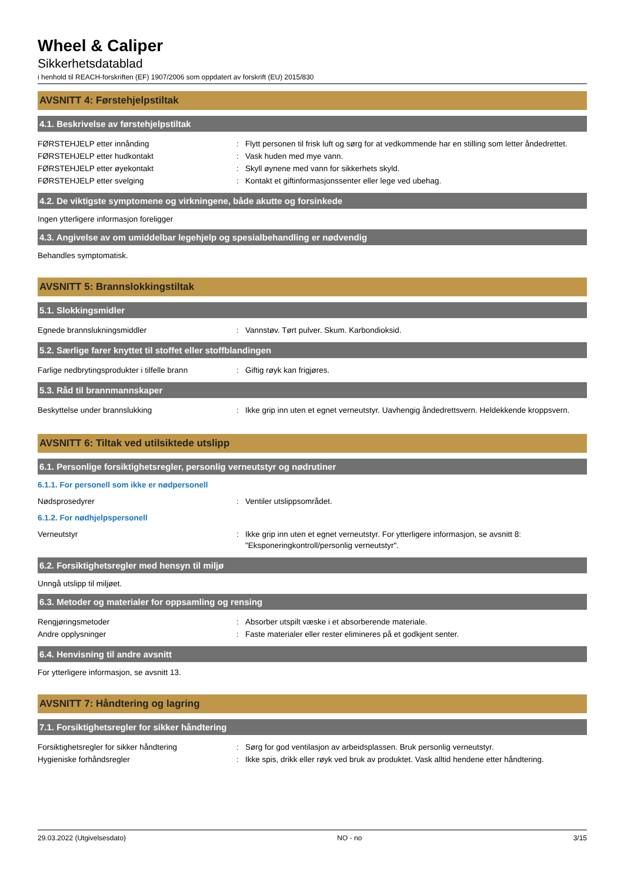Wheel & Caliper
Sikkerhetsdatablad
i henhold til REACH-forskriften (EF) 1907/2006 som oppdatert av forskrift (EU) 2015/830
AVSNITT 4: Førstehjelpstiltak
4.1. Beskrivelse av førstehjelpstiltak
| FØRSTEHJELP etter innånding | : | Flytt personen til frisk luft og sørg for at vedkommende har en stilling som letter åndedrettet. |
| FØRSTEHJELP etter hudkontakt | : | Vask huden med mye vann. |
| FØRSTEHJELP etter øyekontakt | : | Skyll øynene med vann for sikkerhets skyld. |
| FØRSTEHJELP etter svelging | : | Kontakt et giftinformasjonssenter eller lege ved ubehag. |
4.2. De viktigste symptomene og virkningene, både akutte og forsinkede
Ingen ytterligere informasjon foreligger
4.3. Angivelse av om umiddelbar legehjelp og spesialbehandling er nødvendig
Behandles symptomatisk.
AVSNITT 5: Brannslokkingstiltak
5.1. Slokkingsmidler
| Egnede brannslukningsmiddler | : | Vannstøv. Tørt pulver. Skum. Karbondioksid. |
5.2. Særlige farer knyttet til stoffet eller stoffblandingen
| Farlige nedbrytingsprodukter i tilfelle brann | : | Giftig røyk kan frigjøres. |
5.3. Råd til brannmannskaper
| Beskyttelse under brannslukking | : | Ikke grip inn uten et egnet verneutstyr. Uavhengig åndedrettsvern. Heldekkende kroppsvern. |
AVSNITT 6: Tiltak ved utilsiktede utslipp
6.1. Personlige forsiktighetsregler, personlig verneutstyr og nødrutiner
6.1.1. For personell som ikke er nødpersonell
| Nødsprosedyrer | : | Ventiler utslippsområdet. |
6.1.2. For nødhjelpspersonell
| Verneutstyr | : | Ikke grip inn uten et egnet verneutstyr. For ytterligere informasjon, se avsnitt 8: "Eksponeringkontroll/personlig verneutstyr". |
6.2. Forsiktighetsregler med hensyn til miljø
Unngå utslipp til miljøet.
6.3. Metoder og materialer for oppsamling og rensing
| Rengjøringsmetoder | : | Absorber utspilt væske i et absorberende materiale. |
| Andre opplysninger | : | Faste materialer eller rester elimineres på et godkjent senter. |
6.4. Henvisning til andre avsnitt
For ytterligere informasjon, se avsnitt 13.
AVSNITT 7: Håndtering og lagring
7.1. Forsiktighetsregler for sikker håndtering
| Forsiktighetsregler for sikker håndtering | : | Sørg for god ventilasjon av arbeidsplassen. Bruk personlig verneutstyr. |
| Hygieniske forhåndsregler | : | Ikke spis, drikk eller røyk ved bruk av produktet. Vask alltid hendene etter håndtering. |
29.03.2022 (Utgivelsesdato) NO - no 3/15